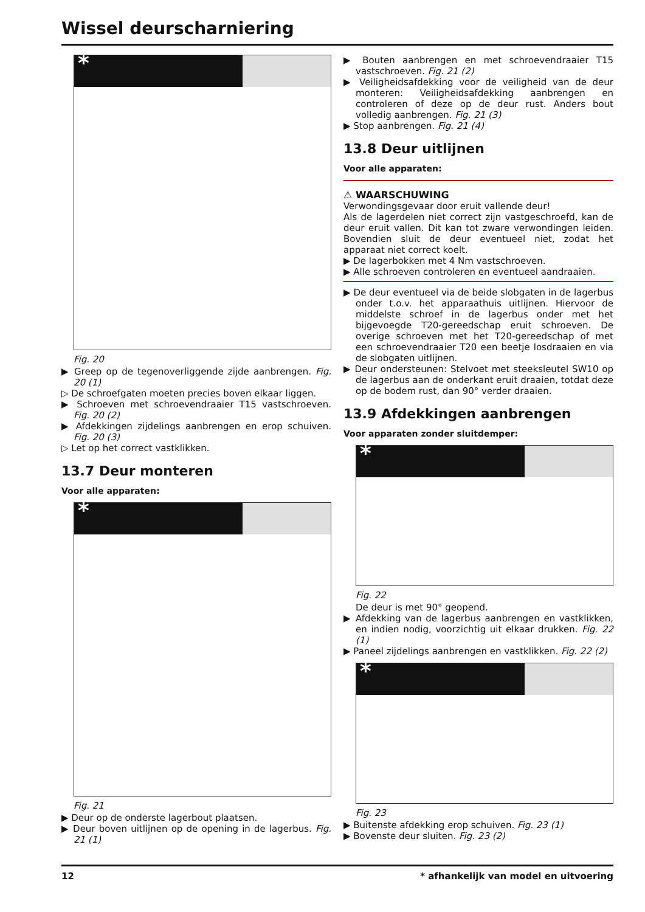Wissel deurscharniering
*
Fig. 20
▶ Greep op de tegenoverliggende zijde aanbrengen. Fig. 20 (1)
▷ De schroefgaten moeten precies boven elkaar liggen.
▶ Schroeven met schroevendraaier T15 vastschroeven. Fig. 20 (2)
▶ Afdekkingen zijdelings aanbrengen en erop schuiven. Fig. 20 (3)
▷ Let op het correct vastklikken.
13.7 Deur monteren
Voor alle apparaten:
*
Fig. 21
▶ Deur op de onderste lagerbout plaatsen.
▶ Deur boven uitlijnen op de opening in de lagerbus. Fig. 21 (1)
▶ Bouten aanbrengen en met schroevendraaier T15 vastschroeven. Fig. 21 (2)
▶ Veiligheidsafdekking voor de veiligheid van de deur monteren: Veiligheidsafdekking aanbrengen en controleren of deze op de deur rust. Anders bout volledig aanbrengen. Fig. 21 (3)
▶ Stop aanbrengen. Fig. 21 (4)
13.8 Deur uitlijnen
Voor alle apparaten:
⚠ WAARSCHUWING
Verwondingsgevaar door eruit vallende deur!
Als de lagerdelen niet correct zijn vastgeschroefd, kan de deur eruit vallen. Dit kan tot zware verwondingen leiden. Bovendien sluit de deur eventueel niet, zodat het apparaat niet correct koelt.
▶ De lagerbokken met 4 Nm vastschroeven.
▶ Alle schroeven controleren en eventueel aandraaien.
▶ De deur eventueel via de beide slobgaten in de lagerbus onder t.o.v. het apparaathuis uitlijnen. Hiervoor de middelste schroef in de lagerbus onder met het bijgevoegde T20-gereedschap eruit schroeven. De overige schroeven met het T20-gereedschap of met een schroevendraaier T20 een beetje losdraaien en via de slobgaten uitlijnen.
▶ Deur ondersteunen: Stelvoet met steeksleutel SW10 op de lagerbus aan de onderkant eruit draaien, totdat deze op de bodem rust, dan 90° verder draaien.
13.9 Afdekkingen aanbrengen
Voor apparaten zonder sluitdemper:
*
Fig. 22
De deur is met 90° geopend.
▶ Afdekking van de lagerbus aanbrengen en vastklikken, en indien nodig, voorzichtig uit elkaar drukken. Fig. 22 (1)
▶ Paneel zijdelings aanbrengen en vastklikken. Fig. 22 (2)
*
Fig. 23
▶ Buitenste afdekking erop schuiven. Fig. 23 (1)
▶ Bovenste deur sluiten. Fig. 23 (2)
12 * afhankelijk van model en uitvoering